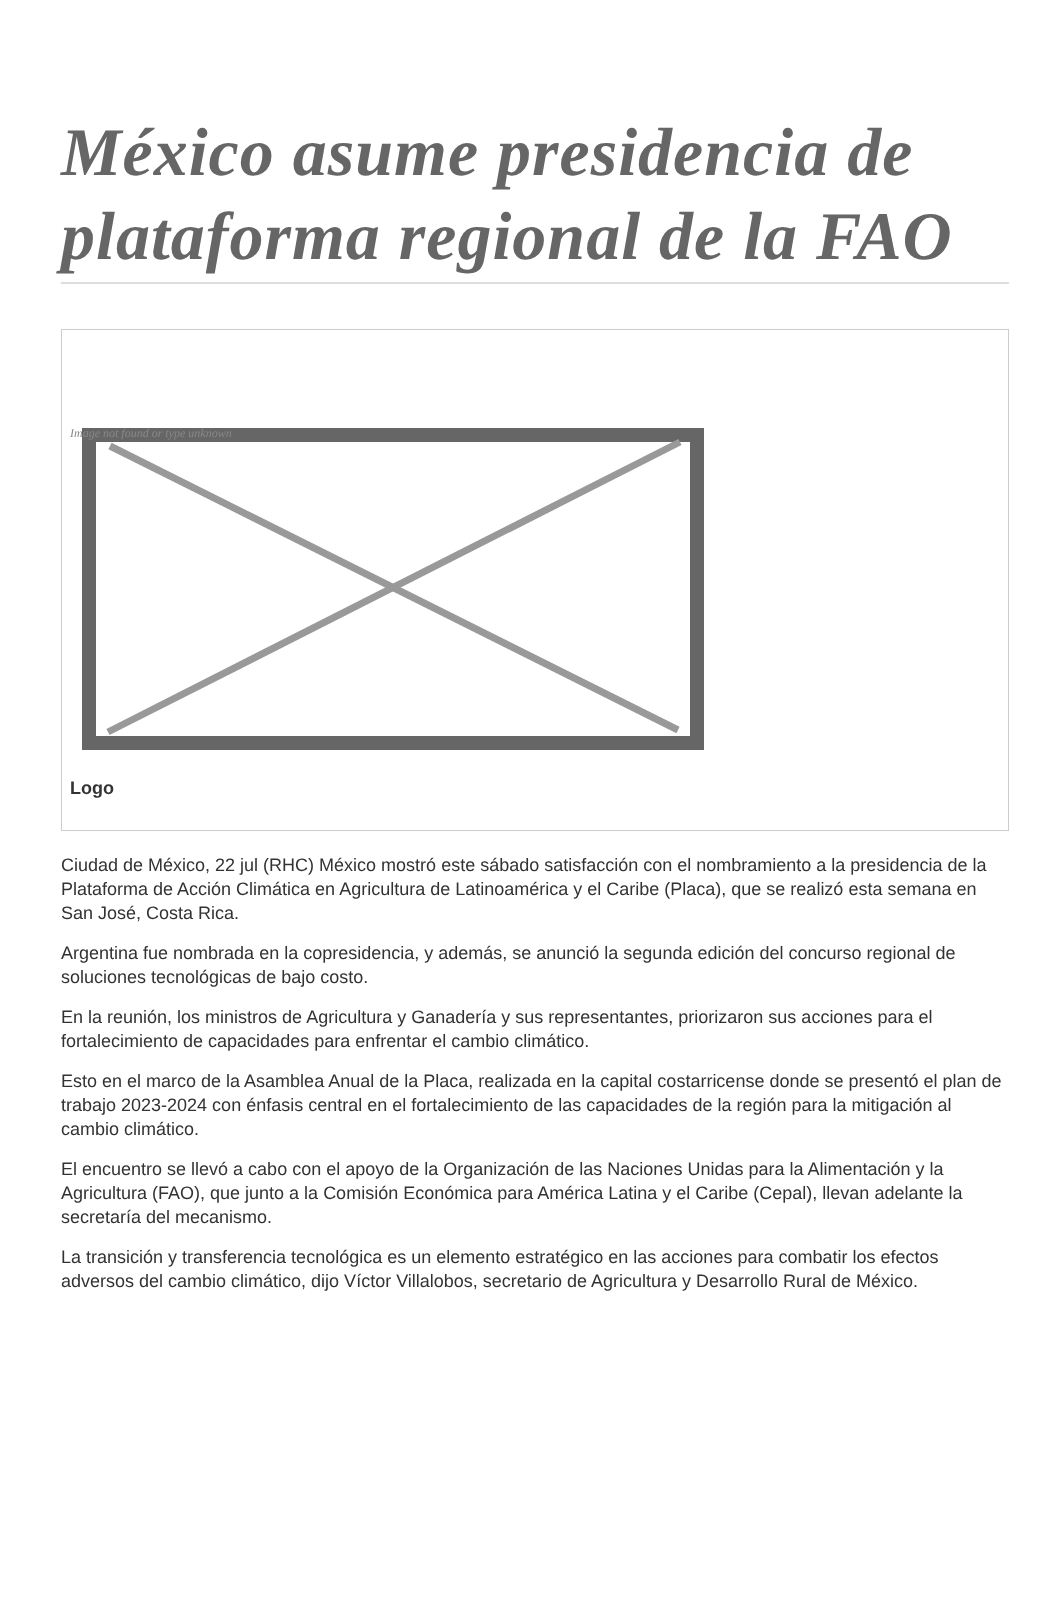México asume presidencia de plataforma regional de la FAO
Image not found or type unknown
Logo
Ciudad de México, 22 jul (RHC) México mostró este sábado satisfacción con el nombramiento a la presidencia de la Plataforma de Acción Climática en Agricultura de Latinoamérica y el Caribe (Placa), que se realizó esta semana en San José, Costa Rica.
Argentina fue nombrada en la copresidencia, y además, se anunció la segunda edición del concurso regional de soluciones tecnológicas de bajo costo.
En la reunión, los ministros de Agricultura y Ganadería y sus representantes, priorizaron sus acciones para el fortalecimiento de capacidades para enfrentar el cambio climático.
Esto en el marco de la Asamblea Anual de la Placa, realizada en la capital costarricense donde se presentó el plan de trabajo 2023-2024 con énfasis central en el fortalecimiento de las capacidades de la región para la mitigación al cambio climático.
El encuentro se llevó a cabo con el apoyo de la Organización de las Naciones Unidas para la Alimentación y la Agricultura (FAO), que junto a la Comisión Económica para América Latina y el Caribe (Cepal), llevan adelante la secretaría del mecanismo.
La transición y transferencia tecnológica es un elemento estratégico en las acciones para combatir los efectos adversos del cambio climático, dijo Víctor Villalobos, secretario de Agricultura y Desarrollo Rural de México.